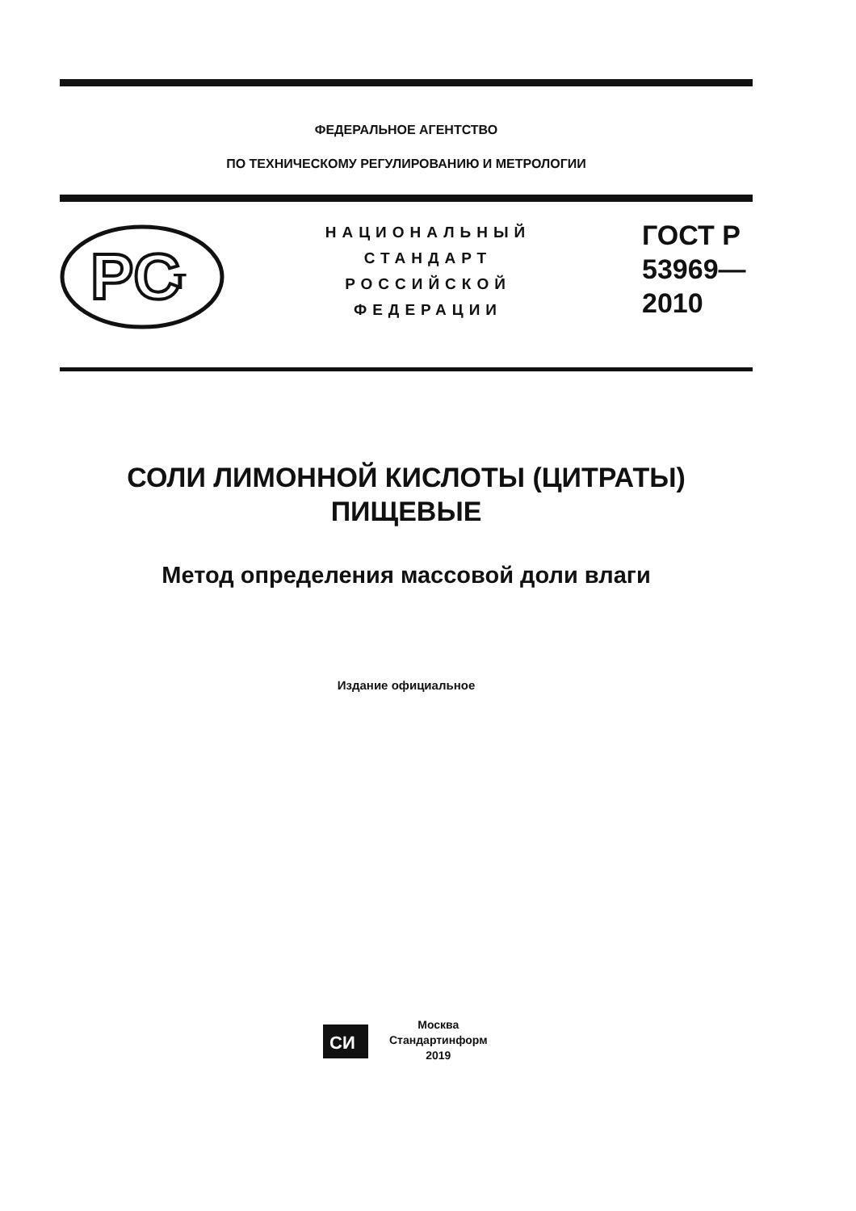ФЕДЕРАЛЬНОЕ АГЕНТСТВО
ПО ТЕХНИЧЕСКОМУ РЕГУЛИРОВАНИЮ И МЕТРОЛОГИИ
PC
т
НАЦИОНАЛЬНЫЙ
СТАНДАРТ
РОССИЙСКОЙ
ФЕДЕРАЦИИ
ГОСТ Р
53969—
2010
СОЛИ ЛИМОННОЙ КИСЛОТЫ (ЦИТРАТЫ)
ПИЩЕВЫЕ
Метод определения массовой доли влаги
Издание официальное
СИ
Москва
Стандартинформ
2019